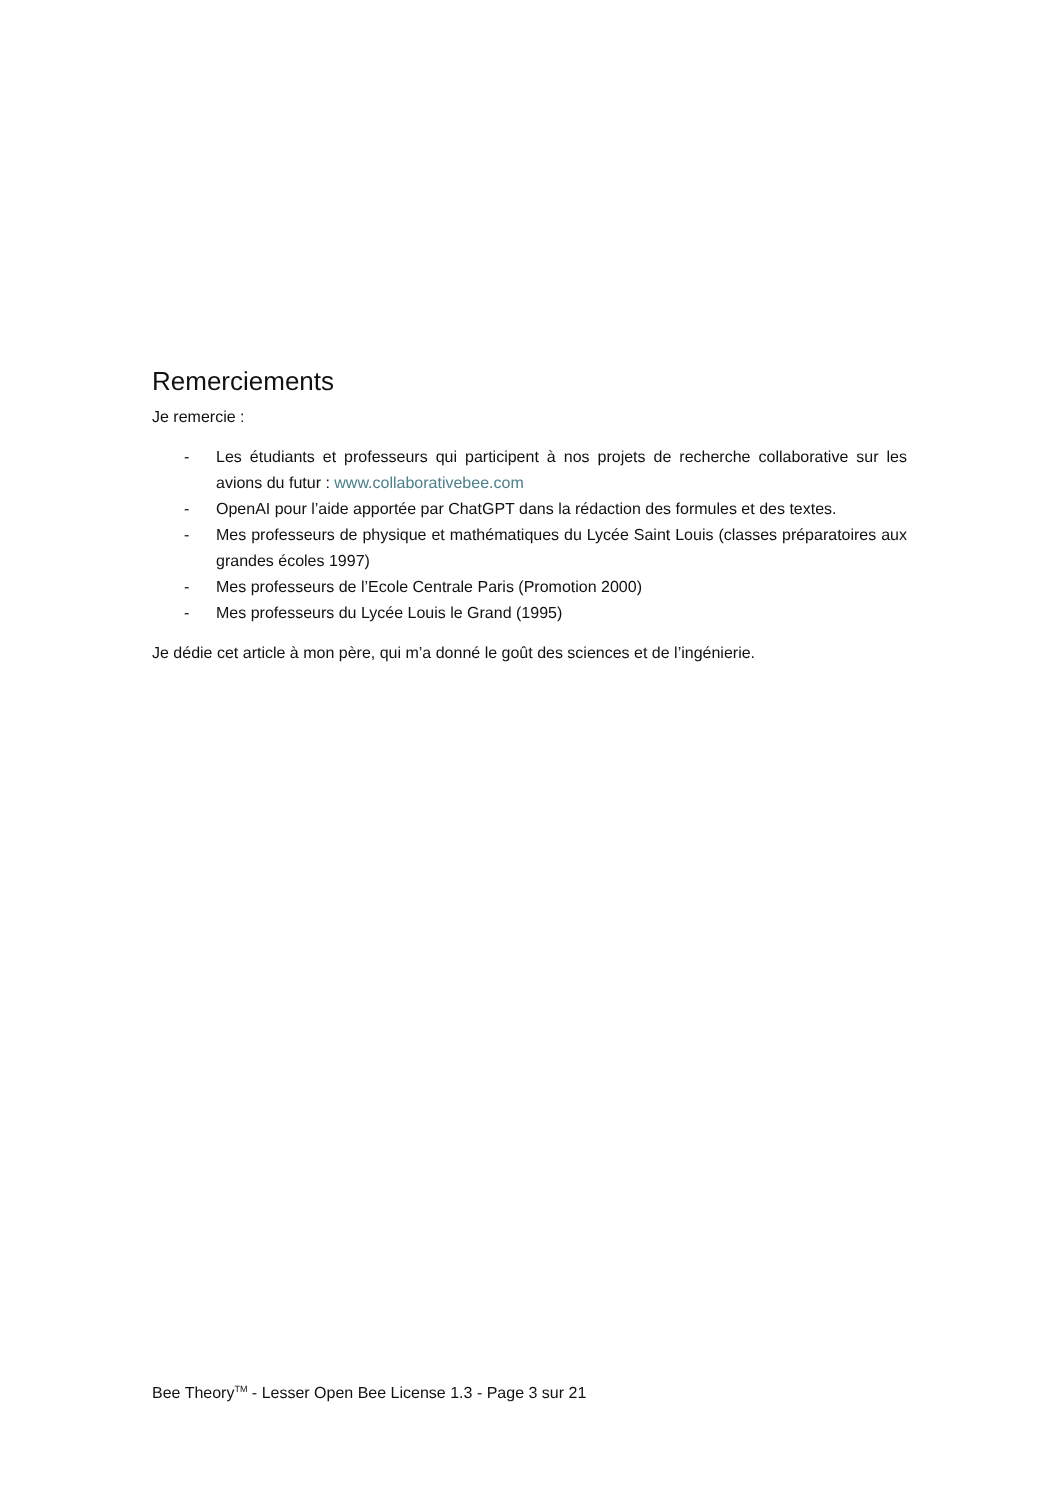Remerciements
Je remercie :
- Les étudiants et professeurs qui participent à nos projets de recherche collaborative sur les avions du futur : www.collaborativebee.com
- OpenAI pour l’aide apportée par ChatGPT dans la rédaction des formules et des textes.
- Mes professeurs de physique et mathématiques du Lycée Saint Louis (classes préparatoires aux grandes écoles 1997)
- Mes professeurs de l’Ecole Centrale Paris (Promotion 2000)
- Mes professeurs du Lycée Louis le Grand (1995)
Je dédie cet article à mon père, qui m’a donné le goût des sciences et de l’ingénierie.
Bee Theory<sup>TM</sup> - Lesser Open Bee License 1.3 - Page 3 sur 21